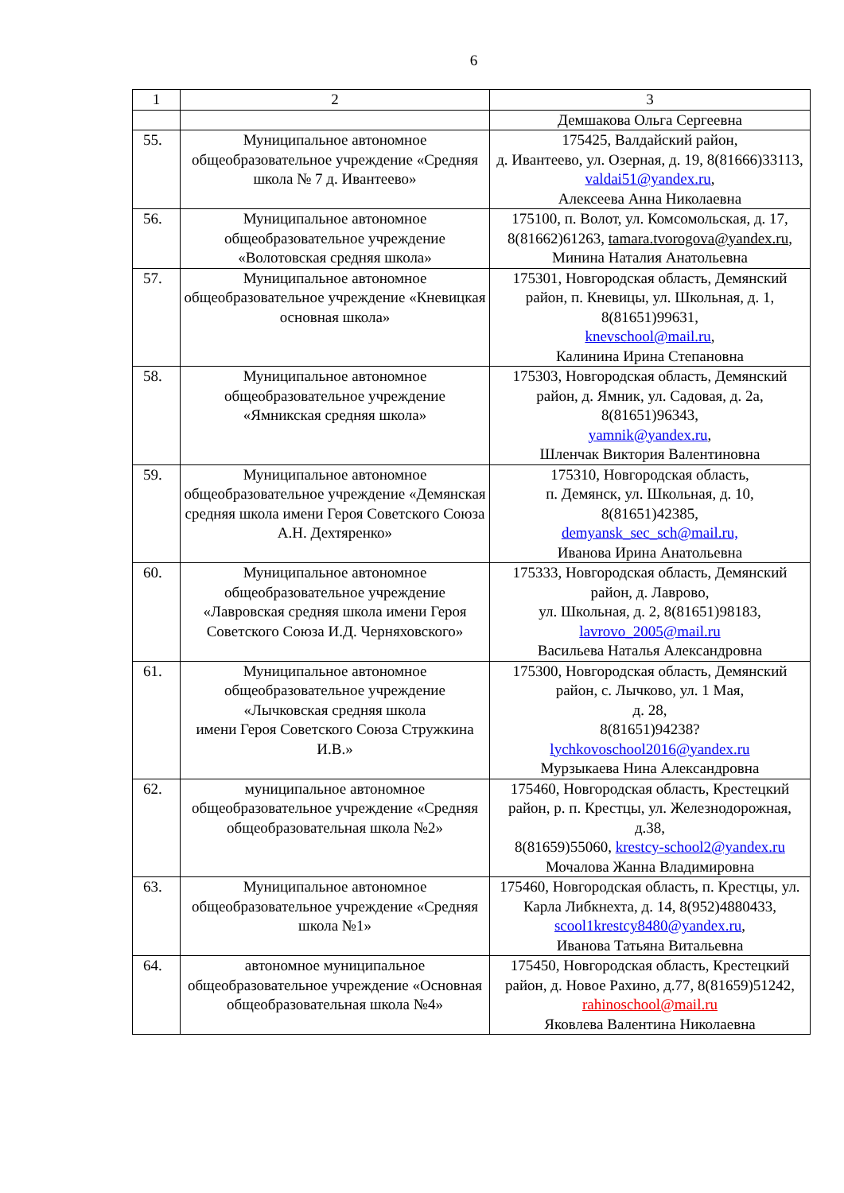6
| 1 | 2 | 3 |
| | | Демшакова Ольга Сергеевна |
| 55. | Муниципальное автономное общеобразовательное учреждение «Средняя школа № 7 д. Ивантеево» | 175425, Валдайский район, д. Ивантеево, ул. Озерная, д. 19, 8(81666)33113, valdai51@yandex.ru , Алексеева Анна Николаевна |
| 56. | Муниципальное автономное общеобразовательное учреждение «Волотовская средняя школа» | 175100, п. Волот, ул. Комсомольская, д. 17, 8(81662)61263, tamara.tvorogova@yandex.ru , Минина Наталия Анатольевна |
| 57. | Муниципальное автономное общеобразовательное учреждение «Кневицкая основная школа» | 175301, Новгородская область, Демянский район, п. Кневицы, ул. Школьная, д. 1, 8(81651)99631, knevschool@mail.ru , Калинина Ирина Степановна |
| 58. | Муниципальное автономное общеобразовательное учреждение «Ямникская средняя школа» | 175303, Новгородская область, Демянский район, д. Ямник, ул. Садовая, д. 2а, 8(81651)96343, yamnik@yandex.ru , Шленчак Виктория Валентиновна |
| 59. | Муниципальное автономное общеобразовательное учреждение «Демянская средняя школа имени Героя Советского Союза А.Н. Дехтяренко» | 175310, Новгородская область, п. Демянск, ул. Школьная, д. 10, 8(81651)42385, demyansk_sec_sch@mail.ru, Иванова Ирина Анатольевна |
| 60. | Муниципальное автономное общеобразовательное учреждение «Лавровская средняя школа имени Героя Советского Союза И.Д. Черняховского» | 175333, Новгородская область, Демянский район, д. Лаврово, ул. Школьная, д. 2, 8(81651)98183, lavrovo_2005@mail.ru Васильева Наталья Александровна |
| 61. | Муниципальное автономное общеобразовательное учреждение «Лычковская средняя школа имени Героя Советского Союза Стружкина И.В.» | 175300, Новгородская область, Демянский район, с. Лычково, ул. 1 Мая, д. 28, 8(81651)94238? lychkovoschool2016@yandex.ru Мурзыкаева Нина Александровна |
| 62. | муниципальное автономное общеобразовательное учреждение «Средняя общеобразовательная школа №2» | 175460, Новгородская область, Крестецкий район, р. п. Крестцы, ул. Железнодорожная, д.38, 8(81659)55060, krestcy-school2@yandex.ru Мочалова Жанна Владимировна |
| 63. | Муниципальное автономное общеобразовательное учреждение «Средняя школа №1» | 175460, Новгородская область, п. Крестцы, ул. Карла Либкнехта, д. 14, 8(952)4880433, scool1krestcy8480@yandex.ru , Иванова Татьяна Витальевна |
| 64. | автономное муниципальное общеобразовательное учреждение «Основная общеобразовательная школа №4» | 175450, Новгородская область, Крестецкий район, д. Новое Рахино, д.77, 8(81659)51242, rahinoschool@mail.ru Яковлева Валентина Николаевна |